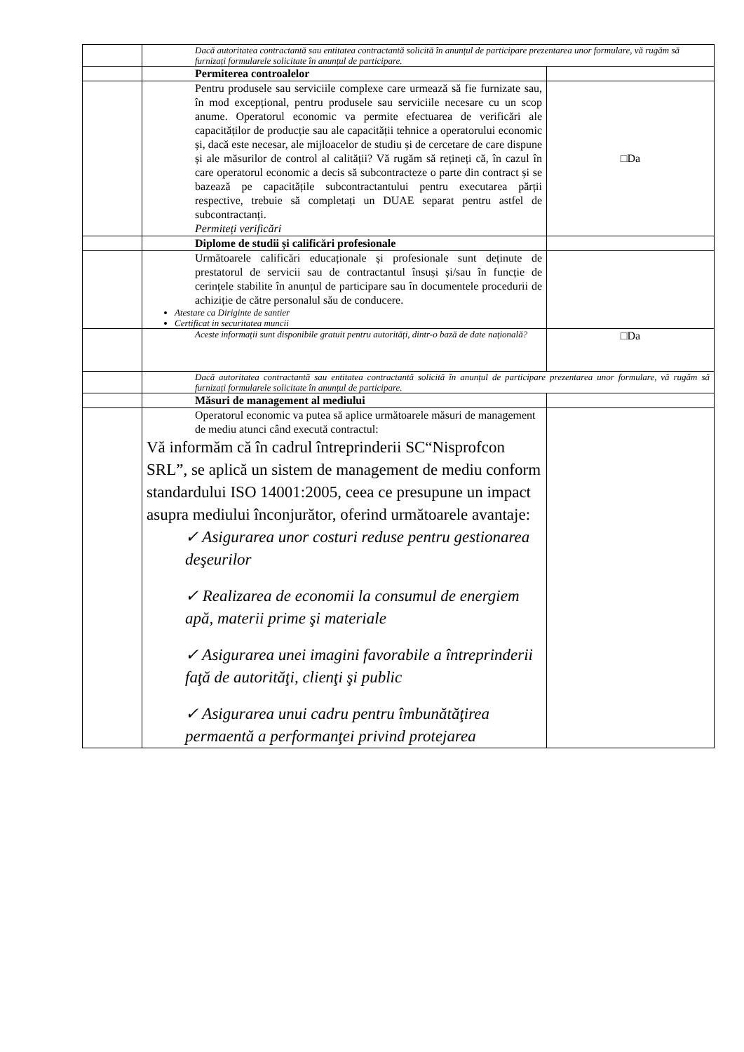| | Dacă autoritatea contractantă sau entitatea contractantă solicită în anunțul de participare prezentarea unor formulare, vă rugăm să furnizați formularele solicitate în anunțul de participare. | |
| | Permiterea controalelor | |
| | Pentru produsele sau serviciile complexe care urmează să fie furnizate sau, în mod excepțional, pentru produsele sau serviciile necesare cu un scop anume. Operatorul economic va permite efectuarea de verificări ale capacităților de producție sau ale capacității tehnice a operatorului economic și, dacă este necesar, ale mijloacelor de studiu și de cercetare de care dispune și ale măsurilor de control al calității? Vă rugăm să rețineți că, în cazul în care operatorul economic a decis să subcontracteze o parte din contract și se bazează pe capacitățile subcontractantului pentru executarea părții respective, trebuie să completați un DUAE separat pentru astfel de subcontractanți. Permiteți verificări | □Da |
| | Diplome de studii și calificări profesionale | |
| | Următoarele calificări educaționale și profesionale sunt deținute de prestatorul de servicii sau de contractantul însuși și/sau în funcție de cerințele stabilite în anunțul de participare sau în documentele procedurii de achiziție de către personalul său de conducere. Atestare ca Diriginte de santier Certificat in securitatea muncii | |
| | Aceste informații sunt disponibile gratuit pentru autorități, dintr-o bază de date națională? | □Da |
| | Dacă autoritatea contractantă sau entitatea contractantă solicită în anunțul de participare prezentarea unor formulare, vă rugăm să furnizați formularele solicitate în anunțul de participare. | |
| | Măsuri de management al mediului | |
| | Operatorul economic va putea să aplice următoarele măsuri de management de mediu atunci când execută contractul: Vă informăm că în cadrul întreprinderii SC“Nisprofcon SRL”, se aplică un sistem de management de mediu conform standardului ISO 14001:2005, ceea ce presupune un impact asupra mediului înconjurător, oferind următoarele avantaje: ✓ Asigurarea unor costuri reduse pentru gestionarea deşeurilor ✓ Realizarea de economii la consumul de energiem apă, materii prime şi materiale ✓ Asigurarea unei imagini favorabile a întreprinderii faţă de autorităţi, clienţi şi public ✓ Asigurarea unui cadru pentru îmbunătăţirea permaentă a performanţei privind protejarea | |